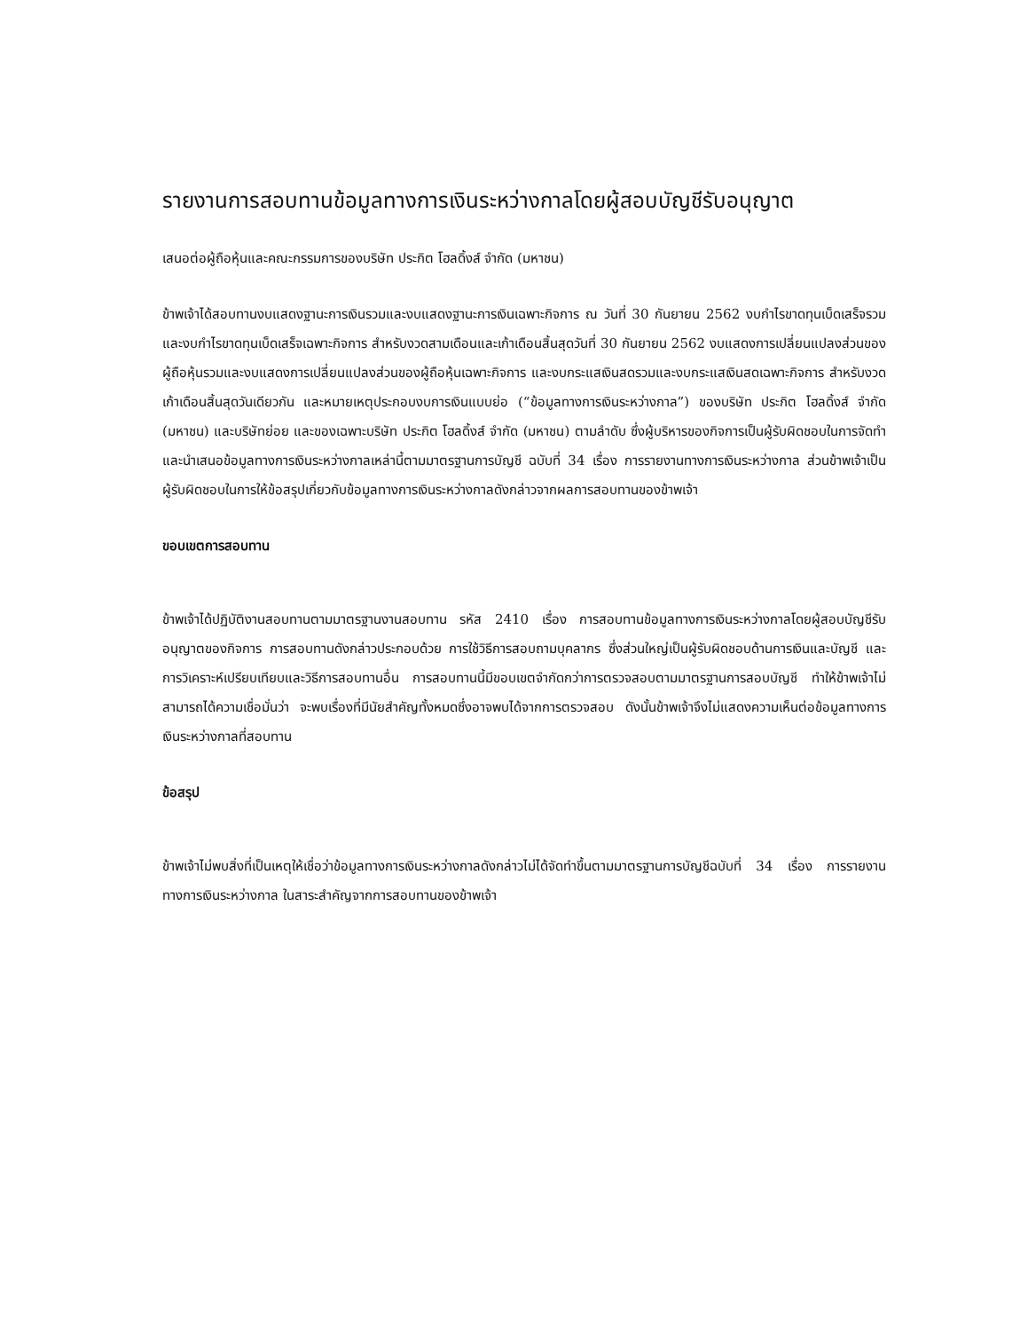รายงานการสอบทานข้อมูลทางการเงินระหว่างกาลโดยผู้สอบบัญชีรับอนุญาต
เสนอต่อผู้ถือหุ้นและคณะกรรมการของบริษัท ประกิต โฮลดิ้งส์ จำกัด (มหาชน)
ข้าพเจ้าได้สอบทานงบแสดงฐานะการเงินรวมและงบแสดงฐานะการเงินเฉพาะกิจการ ณ วันที่ 30 กันยายน 2562 งบกำไรขาดทุนเบ็ดเสร็จรวมและงบกำไรขาดทุนเบ็ดเสร็จเฉพาะกิจการ สำหรับงวดสามเดือนและเก้าเดือนสิ้นสุดวันที่ 30 กันยายน 2562 งบแสดงการเปลี่ยนแปลงส่วนของผู้ถือหุ้นรวมและงบแสดงการเปลี่ยนแปลงส่วนของผู้ถือหุ้นเฉพาะกิจการ และงบกระแสเงินสดรวมและงบกระแสเงินสดเฉพาะกิจการ สำหรับงวดเก้าเดือนสิ้นสุดวันเดียวกัน และหมายเหตุประกอบงบการเงินแบบย่อ (“ข้อมูลทางการเงินระหว่างกาล”) ของบริษัท ประกิต โฮลดิ้งส์ จำกัด (มหาชน) และบริษัทย่อย และของเฉพาะบริษัท ประกิต โฮลดิ้งส์ จำกัด (มหาชน) ตามลำดับ ซึ่งผู้บริหารของกิจการเป็นผู้รับผิดชอบในการจัดทำและนำเสนอข้อมูลทางการเงินระหว่างกาลเหล่านี้ตามมาตรฐานการบัญชี ฉบับที่ 34 เรื่อง การรายงานทางการเงินระหว่างกาล ส่วนข้าพเจ้าเป็นผู้รับผิดชอบในการให้ข้อสรุปเกี่ยวกับข้อมูลทางการเงินระหว่างกาลดังกล่าวจากผลการสอบทานของข้าพเจ้า
ขอบเขตการสอบทาน
ข้าพเจ้าได้ปฏิบัติงานสอบทานตามมาตรฐานงานสอบทาน รหัส 2410 เรื่อง การสอบทานข้อมูลทางการเงินระหว่างกาลโดยผู้สอบบัญชีรับอนุญาตของกิจการ การสอบทานดังกล่าวประกอบด้วย การใช้วิธีการสอบถามบุคลากร ซึ่งส่วนใหญ่เป็นผู้รับผิดชอบด้านการเงินและบัญชี และการวิเคราะห์เปรียบเทียบและวิธีการสอบทานอื่น การสอบทานนี้มีขอบเขตจำกัดกว่าการตรวจสอบตามมาตรฐานการสอบบัญชี ทำให้ข้าพเจ้าไม่สามารถได้ความเชื่อมั่นว่า จะพบเรื่องที่มีนัยสำคัญทั้งหมดซึ่งอาจพบได้จากการตรวจสอบ ดังนั้นข้าพเจ้าจึงไม่แสดงความเห็นต่อข้อมูลทางการเงินระหว่างกาลที่สอบทาน
ข้อสรุป
ข้าพเจ้าไม่พบสิ่งที่เป็นเหตุให้เชื่อว่าข้อมูลทางการเงินระหว่างกาลดังกล่าวไม่ได้จัดทำขึ้นตามมาตรฐานการบัญชีฉบับที่ 34 เรื่อง การรายงานทางการเงินระหว่างกาล ในสาระสำคัญจากการสอบทานของข้าพเจ้า